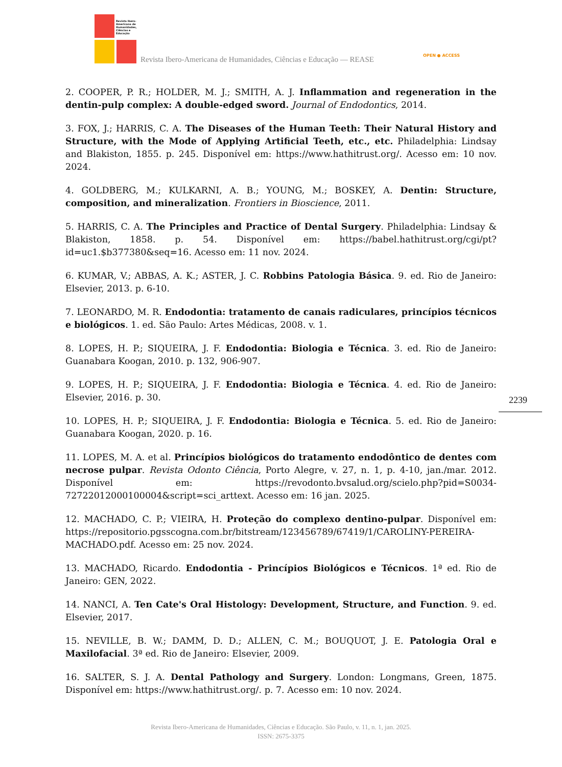Revista Ibero-
Americana de
Humanidades,
Ciências e
Educação
Revista Ibero-Americana de Humanidades, Ciências e Educação — REASE
OPEN ● ACCESS
2. COOPER, P. R.; HOLDER, M. J.; SMITH, A. J. Inflammation and regeneration in the dentin-pulp complex: A double-edged sword. Journal of Endodontics, 2014.
3. FOX, J.; HARRIS, C. A. The Diseases of the Human Teeth: Their Natural History and Structure, with the Mode of Applying Artificial Teeth, etc., etc. Philadelphia: Lindsay and Blakiston, 1855. p. 245. Disponível em: https://www.hathitrust.org/. Acesso em: 10 nov. 2024.
4. GOLDBERG, M.; KULKARNI, A. B.; YOUNG, M.; BOSKEY, A. Dentin: Structure, composition, and mineralization. Frontiers in Bioscience, 2011.
5. HARRIS, C. A. The Principles and Practice of Dental Surgery. Philadelphia: Lindsay & Blakiston, 1858. p. 54. Disponível em: https://babel.hathitrust.org/cgi/pt?id=uc1.$b377380&seq=16. Acesso em: 11 nov. 2024.
6. KUMAR, V.; ABBAS, A. K.; ASTER, J. C. Robbins Patologia Básica. 9. ed. Rio de Janeiro: Elsevier, 2013. p. 6-10.
7. LEONARDO, M. R. Endodontia: tratamento de canais radiculares, princípios técnicos e biológicos. 1. ed. São Paulo: Artes Médicas, 2008. v. 1.
8. LOPES, H. P.; SIQUEIRA, J. F. Endodontia: Biologia e Técnica. 3. ed. Rio de Janeiro: Guanabara Koogan, 2010. p. 132, 906-907.
9. LOPES, H. P.; SIQUEIRA, J. F. Endodontia: Biologia e Técnica. 4. ed. Rio de Janeiro: Elsevier, 2016. p. 30.
10. LOPES, H. P.; SIQUEIRA, J. F. Endodontia: Biologia e Técnica. 5. ed. Rio de Janeiro: Guanabara Koogan, 2020. p. 16.
11. LOPES, M. A. et al. Princípios biológicos do tratamento endodôntico de dentes com necrose pulpar. Revista Odonto Ciência, Porto Alegre, v. 27, n. 1, p. 4-10, jan./mar. 2012. Disponível em: https://revodonto.bvsalud.org/scielo.php?pid=S0034-72722012000100004&script=sci_arttext. Acesso em: 16 jan. 2025.
12. MACHADO, C. P.; VIEIRA, H. Proteção do complexo dentino-pulpar. Disponível em: https://repositorio.pgsscogna.com.br/bitstream/123456789/67419/1/CAROLINY-PEREIRA-MACHADO.pdf. Acesso em: 25 nov. 2024.
13. MACHADO, Ricardo. Endodontia - Princípios Biológicos e Técnicos. 1ª ed. Rio de Janeiro: GEN, 2022.
14. NANCI, A. Ten Cate's Oral Histology: Development, Structure, and Function. 9. ed. Elsevier, 2017.
15. NEVILLE, B. W.; DAMM, D. D.; ALLEN, C. M.; BOUQUOT, J. E. Patologia Oral e Maxilofacial. 3ª ed. Rio de Janeiro: Elsevier, 2009.
16. SALTER, S. J. A. Dental Pathology and Surgery. London: Longmans, Green, 1875. Disponível em: https://www.hathitrust.org/. p. 7. Acesso em: 10 nov. 2024.
2239
Revista Ibero-Americana de Humanidades, Ciências e Educação. São Paulo, v. 11, n. 1, jan. 2025.
ISSN: 2675-3375